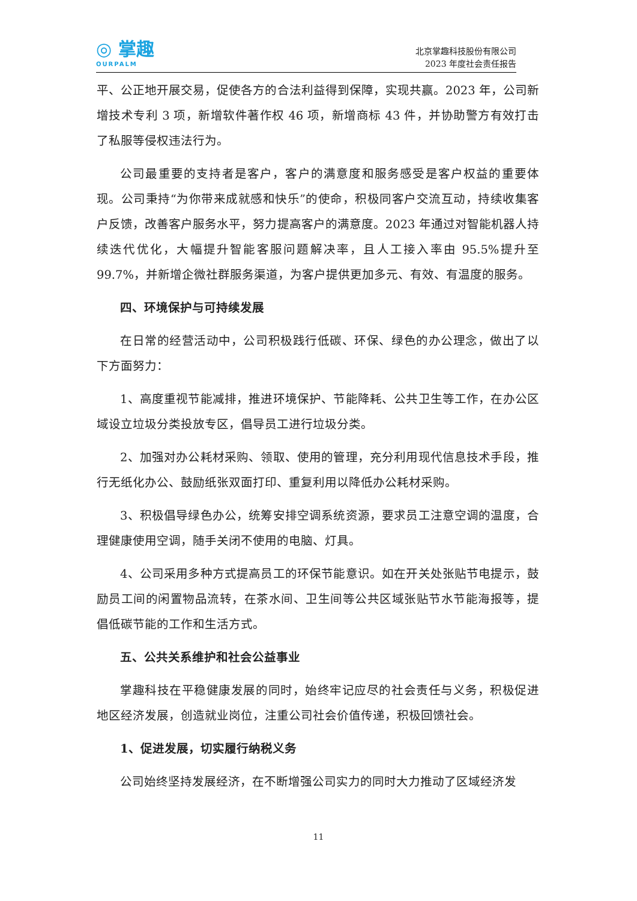◎ 掌趣
OURPALM
北京掌趣科技股份有限公司
2023 年度社会责任报告
平、公正地开展交易，促使各方的合法利益得到保障，实现共赢。2023 年，公司新增技术专利 3 项，新增软件著作权 46 项，新增商标 43 件，并协助警方有效打击了私服等侵权违法行为。
公司最重要的支持者是客户，客户的满意度和服务感受是客户权益的重要体现。公司秉持“为你带来成就感和快乐”的使命，积极同客户交流互动，持续收集客户反馈，改善客户服务水平，努力提高客户的满意度。2023 年通过对智能机器人持续迭代优化，大幅提升智能客服问题解决率，且人工接入率由 95.5%提升至 99.7%，并新增企微社群服务渠道，为客户提供更加多元、有效、有温度的服务。
四、环境保护与可持续发展
在日常的经营活动中，公司积极践行低碳、环保、绿色的办公理念，做出了以下方面努力：
1、高度重视节能减排，推进环境保护、节能降耗、公共卫生等工作，在办公区域设立垃圾分类投放专区，倡导员工进行垃圾分类。
2、加强对办公耗材采购、领取、使用的管理，充分利用现代信息技术手段，推行无纸化办公、鼓励纸张双面打印、重复利用以降低办公耗材采购。
3、积极倡导绿色办公，统筹安排空调系统资源，要求员工注意空调的温度，合理健康使用空调，随手关闭不使用的电脑、灯具。
4、公司采用多种方式提高员工的环保节能意识。如在开关处张贴节电提示，鼓励员工间的闲置物品流转，在茶水间、卫生间等公共区域张贴节水节能海报等，提倡低碳节能的工作和生活方式。
五、公共关系维护和社会公益事业
掌趣科技在平稳健康发展的同时，始终牢记应尽的社会责任与义务，积极促进地区经济发展，创造就业岗位，注重公司社会价值传递，积极回馈社会。
1、促进发展，切实履行纳税义务
公司始终坚持发展经济，在不断增强公司实力的同时大力推动了区域经济发
11